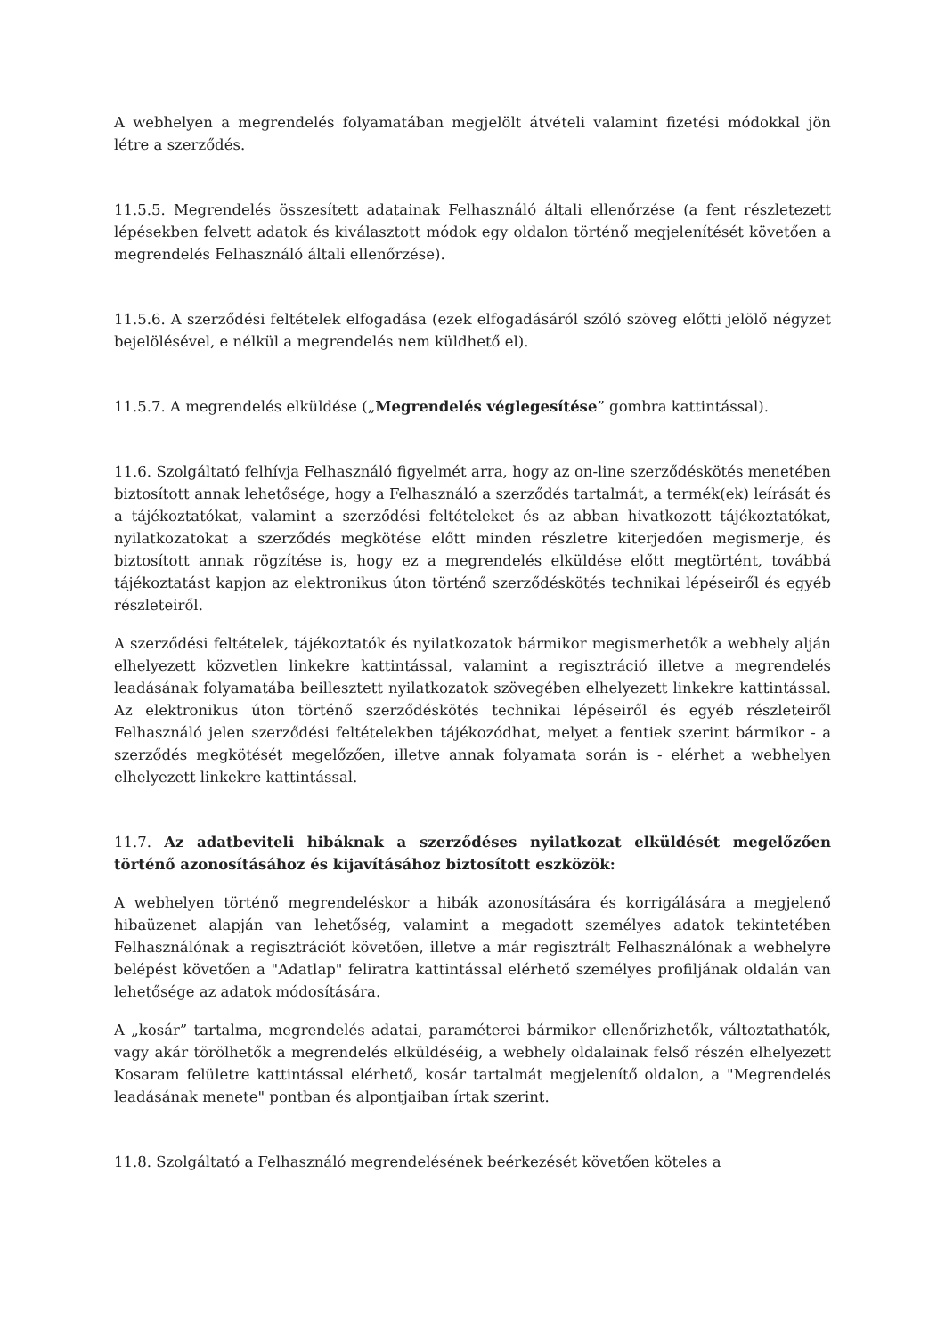A webhelyen a megrendelés folyamatában megjelölt átvételi valamint fizetési módokkal jön létre a szerződés.
11.5.5. Megrendelés összesített adatainak Felhasználó általi ellenőrzése (a fent részletezett lépésekben felvett adatok és kiválasztott módok egy oldalon történő megjelenítését követően a megrendelés Felhasználó általi ellenőrzése).
11.5.6. A szerződési feltételek elfogadása (ezek elfogadásáról szóló szöveg előtti jelölő négyzet bejelölésével, e nélkül a megrendelés nem küldhető el).
11.5.7. A megrendelés elküldése („Megrendelés véglegesítése” gombra kattintással).
11.6. Szolgáltató felhívja Felhasználó figyelmét arra, hogy az on-line szerződéskötés menetében biztosított annak lehetősége, hogy a Felhasználó a szerződés tartalmát, a termék(ek) leírását és a tájékoztatókat, valamint a szerződési feltételeket és az abban hivatkozott tájékoztatókat, nyilatkozatokat a szerződés megkötése előtt minden részletre kiterjedően megismerje, és biztosított annak rögzítése is, hogy ez a megrendelés elküldése előtt megtörtént, továbbá tájékoztatást kapjon az elektronikus úton történő szerződéskötés technikai lépéseiről és egyéb részleteiről.
A szerződési feltételek, tájékoztatók és nyilatkozatok bármikor megismerhetők a webhely alján elhelyezett közvetlen linkekre kattintással, valamint a regisztráció illetve a megrendelés leadásának folyamatába beillesztett nyilatkozatok szövegében elhelyezett linkekre kattintással. Az elektronikus úton történő szerződéskötés technikai lépéseiről és egyéb részleteiről Felhasználó jelen szerződési feltételekben tájékozódhat, melyet a fentiek szerint bármikor - a szerződés megkötését megelőzően, illetve annak folyamata során is - elérhet a webhelyen elhelyezett linkekre kattintással.
11.7. Az adatbeviteli hibáknak a szerződéses nyilatkozat elküldését megelőzően történő azonosításához és kijavításához biztosított eszközök:
A webhelyen történő megrendeléskor a hibák azonosítására és korrigálására a megjelenő hibaüzenet alapján van lehetőség, valamint a megadott személyes adatok tekintetében Felhasználónak a regisztrációt követően, illetve a már regisztrált Felhasználónak a webhelyre belépést követően a "Adatlap" feliratra kattintással elérhető személyes profiljának oldalán van lehetősége az adatok módosítására.
A „kosár” tartalma, megrendelés adatai, paraméterei bármikor ellenőrizhetők, változtathatók, vagy akár törölhetők a megrendelés elküldéséig, a webhely oldalainak felső részén elhelyezett Kosaram felületre kattintással elérhető, kosár tartalmát megjelenítő oldalon, a "Megrendelés leadásának menete" pontban és alpontjaiban írtak szerint.
11.8. Szolgáltató a Felhasználó megrendelésének beérkezését követően köteles a